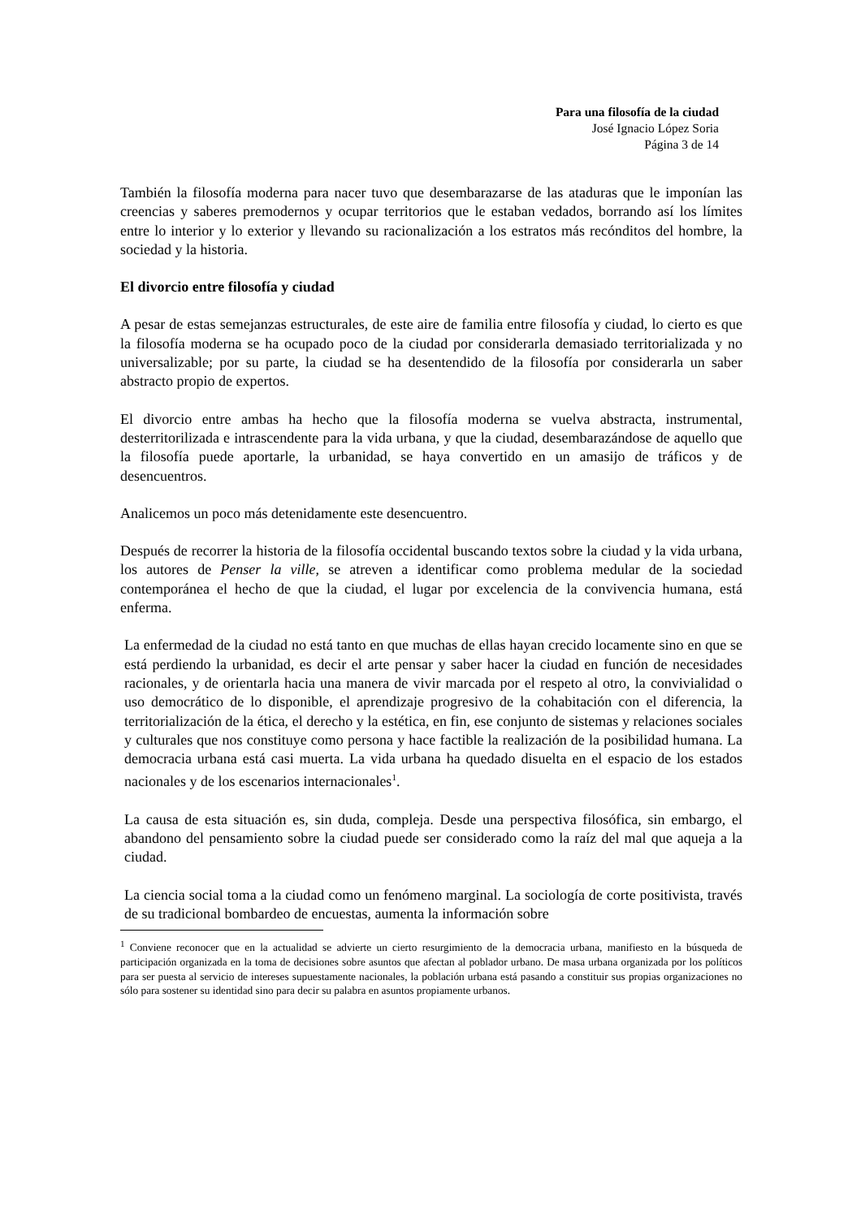Para una filosofía de la ciudad
José Ignacio López Soria
Página 3 de 14
También la filosofía moderna para nacer tuvo que desembarazarse de las ataduras que le imponían las creencias y saberes premodernos y ocupar territorios que le estaban vedados, borrando así los límites entre lo interior y lo exterior y llevando su racionalización a los estratos más recónditos del hombre, la sociedad y la historia.
El divorcio entre filosofía y ciudad
A pesar de estas semejanzas estructurales, de este aire de familia entre filosofía y ciudad, lo cierto es que la filosofía moderna se ha ocupado poco de la ciudad por considerarla demasiado territorializada y no universalizable; por su parte, la ciudad se ha desentendido de la filosofía por considerarla un saber abstracto propio de expertos.
El divorcio entre ambas ha hecho que la filosofía moderna se vuelva abstracta, instrumental, desterritorilizada e intrascendente para la vida urbana, y que la ciudad, desembarazándose de aquello que la filosofía puede aportarle, la urbanidad, se haya convertido en un amasijo de tráficos y de desencuentros.
Analicemos un poco más detenidamente este desencuentro.
Después de recorrer la historia de la filosofía occidental buscando textos sobre la ciudad y la vida urbana, los autores de Penser la ville, se atreven a identificar como problema medular de la sociedad contemporánea el hecho de que la ciudad, el lugar por excelencia de la convivencia humana, está enferma.
La enfermedad de la ciudad no está tanto en que muchas de ellas hayan crecido locamente sino en que se está perdiendo la urbanidad, es decir el arte pensar y saber hacer la ciudad en función de necesidades racionales, y de orientarla hacia una manera de vivir marcada por el respeto al otro, la convivialidad o uso democrático de lo disponible, el aprendizaje progresivo de la cohabitación con el diferencia, la territorialización de la ética, el derecho y la estética, en fin, ese conjunto de sistemas y relaciones sociales y culturales que nos constituye como persona y hace factible la realización de la posibilidad humana. La democracia urbana está casi muerta. La vida urbana ha quedado disuelta en el espacio de los estados nacionales y de los escenarios internacionales<sup>1</sup>.
La causa de esta situación es, sin duda, compleja. Desde una perspectiva filosófica, sin embargo, el abandono del pensamiento sobre la ciudad puede ser considerado como la raíz del mal que aqueja a la ciudad.
La ciencia social toma a la ciudad como un fenómeno marginal. La sociología de corte positivista, través de su tradicional bombardeo de encuestas, aumenta la información sobre
<sup>1</sup> Conviene reconocer que en la actualidad se advierte un cierto resurgimiento de la democracia urbana, manifiesto en la búsqueda de participación organizada en la toma de decisiones sobre asuntos que afectan al poblador urbano. De masa urbana organizada por los políticos para ser puesta al servicio de intereses supuestamente nacionales, la población urbana está pasando a constituir sus propias organizaciones no sólo para sostener su identidad sino para decir su palabra en asuntos propiamente urbanos.